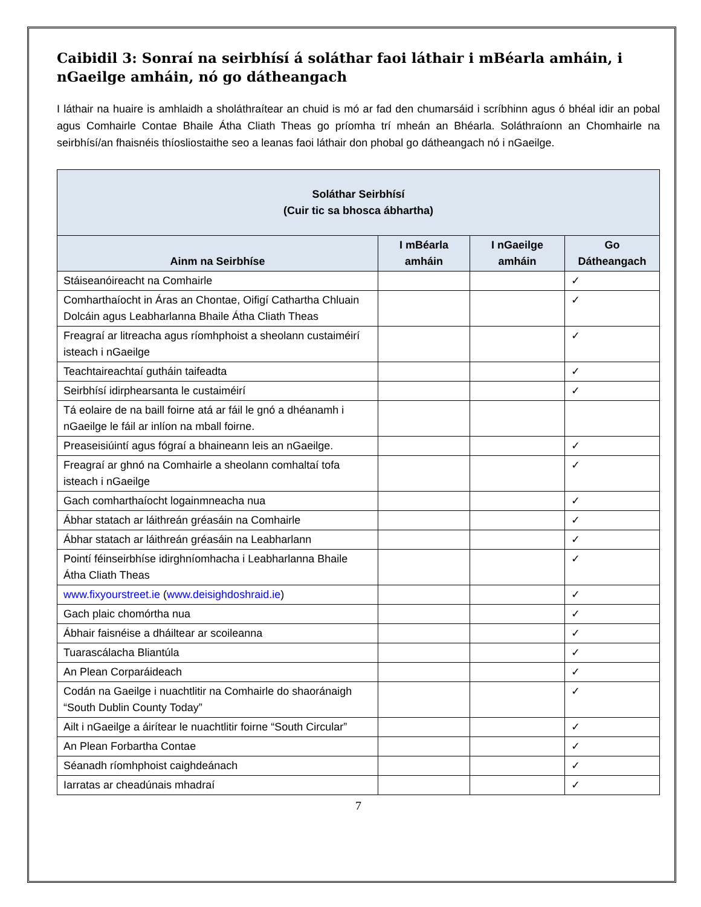Caibidil 3: Sonraí na seirbhísí á soláthar faoi láthair i mBéarla amháin, i nGaeilge amháin, nó go dátheangach
I láthair na huaire is amhlaidh a sholáthraítear an chuid is mó ar fad den chumarsáid i scríbhinn agus ó bhéal idir an pobal agus Comhairle Contae Bhaile Átha Cliath Theas go príomha trí mheán an Bhéarla. Soláthraíonn an Chomhairle na seirbhísí/an fhaisnéis thíosliostaithe seo a leanas faoi láthair don phobal go dátheangach nó i nGaeilge.
| Soláthar Seirbhísí (Cuir tic sa bhosca ábhartha) | | | |
| --- | --- | --- | --- |
| Ainm na Seirbhíse | I mBéarla amháin | I nGaeilge amháin | Go Dátheangach |
| Stáiseanóireacht na Comhairle | | | ✓ |
| Comharthaíocht in Áras an Chontae, Oifigí Cathartha Chluain Dolcáin agus Leabharlanna Bhaile Átha Cliath Theas | | | ✓ |
| Freagraí ar litreacha agus ríomhphoist a sheolann custaiméirí isteach i nGaeilge | | | ✓ |
| Teachtaireachtaí gutháin taifeadta | | | ✓ |
| Seirbhísí idirphearsanta le custaiméirí | | | ✓ |
| Tá eolaire de na baill foirne atá ar fáil le gnó a dhéanamh i nGaeilge le fáil ar inlíon na mball foirne. | | | |
| Preaseisiúintí agus fógraí a bhaineann leis an nGaeilge. | | | ✓ |
| Freagraí ar ghnó na Comhairle a sheolann comhaltaí tofa isteach i nGaeilge | | | ✓ |
| Gach comharthaíocht logainmneacha nua | | | ✓ |
| Ábhar statach ar láithreán gréasáin na Comhairle | | | ✓ |
| Ábhar statach ar láithreán gréasáin na Leabharlann | | | ✓ |
| Pointí féinseirbhíse idirghníomhacha i Leabharlanna Bhaile Átha Cliath Theas | | | ✓ |
| www.fixyourstreet.ie ( www.deisighdoshraid.ie ) | | | ✓ |
| Gach plaic chomórtha nua | | | ✓ |
| Ábhair faisnéise a dháiltear ar scoileanna | | | ✓ |
| Tuarascálacha Bliantúla | | | ✓ |
| An Plean Corparáideach | | | ✓ |
| Codán na Gaeilge i nuachtlitir na Comhairle do shaoránaigh “South Dublin County Today” | | | ✓ |
| Ailt i nGaeilge a áirítear le nuachtlitir foirne “South Circular” | | | ✓ |
| An Plean Forbartha Contae | | | ✓ |
| Séanadh ríomhphoist caighdeánach | | | ✓ |
| Iarratas ar cheadúnais mhadraí | | | ✓ |
7